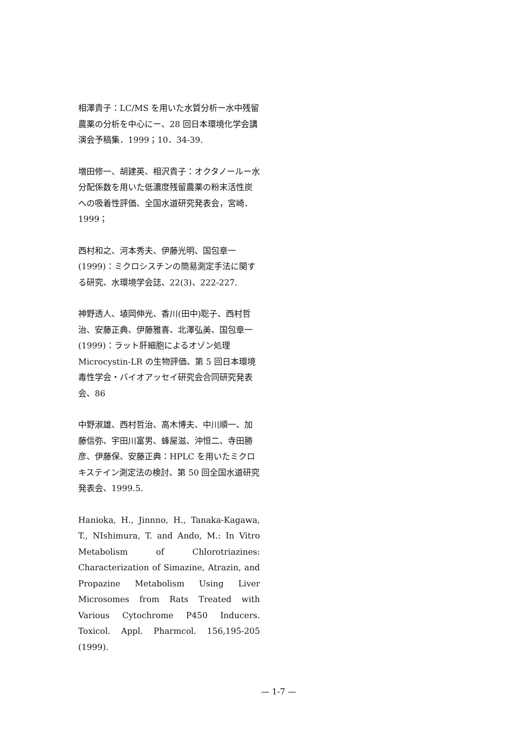相澤貴子：LC/MS を用いた水質分析ー水中残留農薬の分析を中心にー、28 回日本環境化学会講演会予稿集．1999；10．34-39.
増田修一、胡建英、相沢貴子：オクタノールー水分配係数を用いた低濃度残留農薬の粉末活性炭への吸着性評価、全国水道研究発表会，宮崎．1999；
西村和之、河本秀夫、伊藤光明、国包章一(1999)：ミクロシスチンの簡易測定手法に関する研究、水環境学会誌、22(3)、222-227.
神野透人、埴岡伸光、香川(田中)聡子、西村哲治、安藤正典、伊藤雅喜、北澤弘美、国包章一(1999)：ラット肝細胞によるオゾン処理 Microcystin-LR の生物評価、第 5 回日本環境毒性学会・バイオアッセイ研究会合同研究発表会、86
中野淑雄、西村哲治、高木博夫、中川順一、加藤信弥、宇田川富男、蜂屋滋、沖恒二、寺田勝彦、伊藤保、安藤正典：HPLC を用いたミクロキステイン測定法の検討、第 50 回全国水道研究発表会、1999.5.
Hanioka, H., Jinnno, H., Tanaka-Kagawa, T., NIshimura, T. and Ando, M.: In Vitro Metabolism of Chlorotriazines: Characterization of Simazine, Atrazin, and Propazine Metabolism Using Liver Microsomes from Rats Treated with Various Cytochrome P450 Inducers. Toxicol. Appl. Pharmcol. 156,195-205 (1999).
— 1-7 —